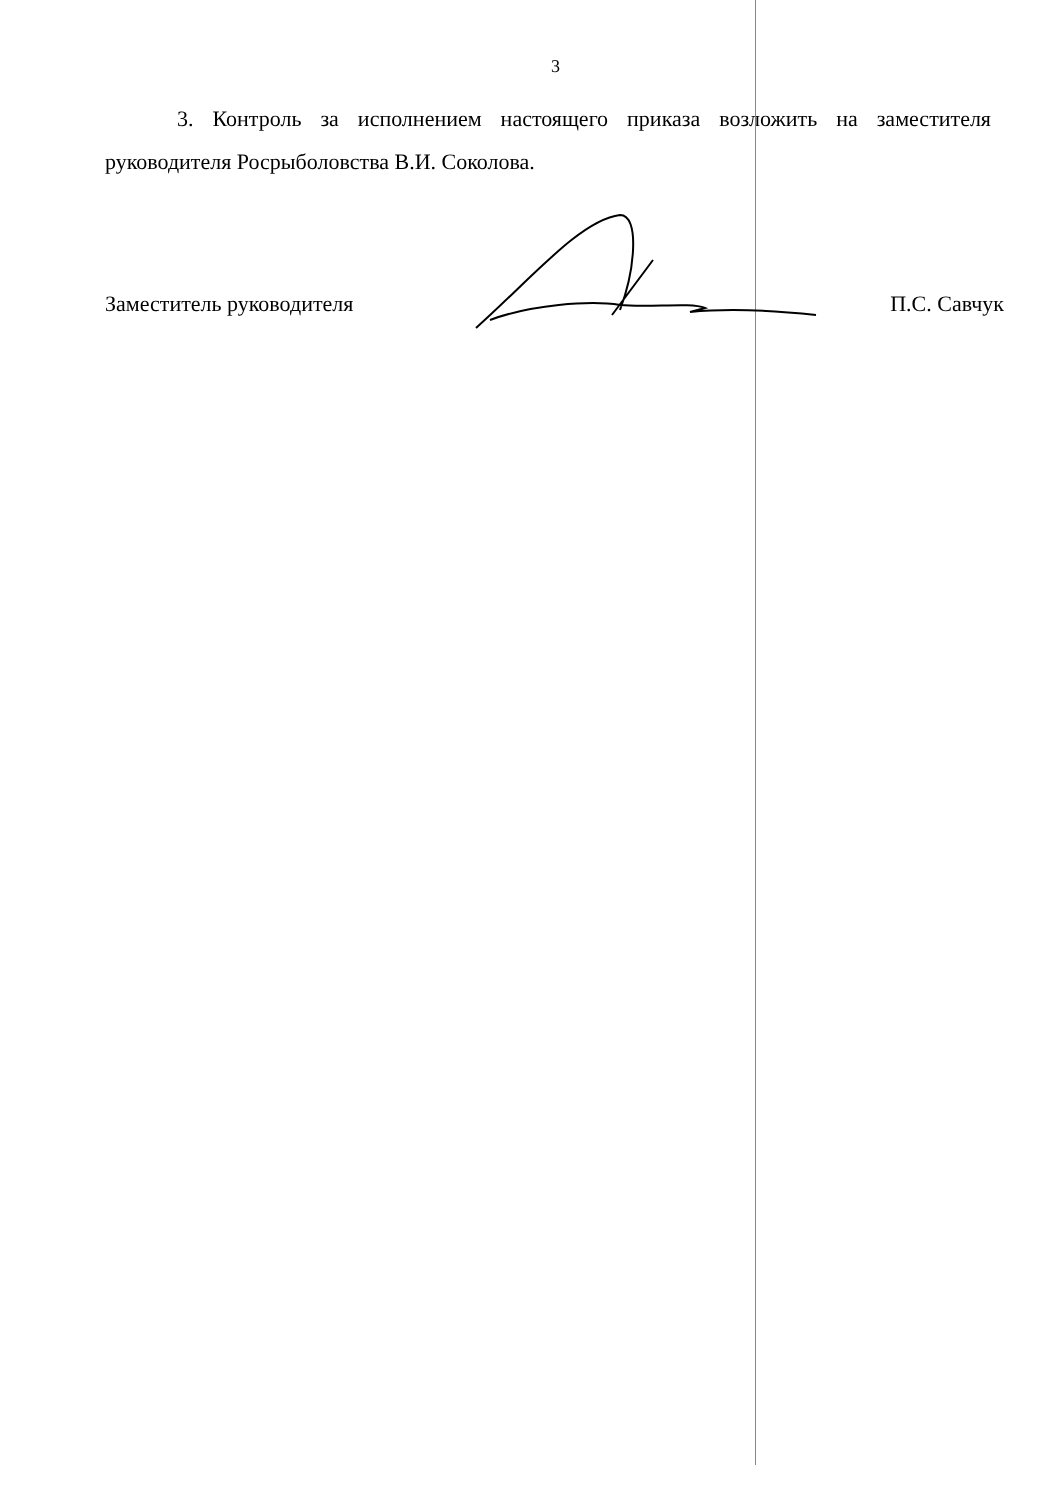3
3. Контроль за исполнением настоящего приказа возложить на заместителя руководителя Росрыболовства В.И. Соколова.
Заместитель руководителя П.С. Савчук